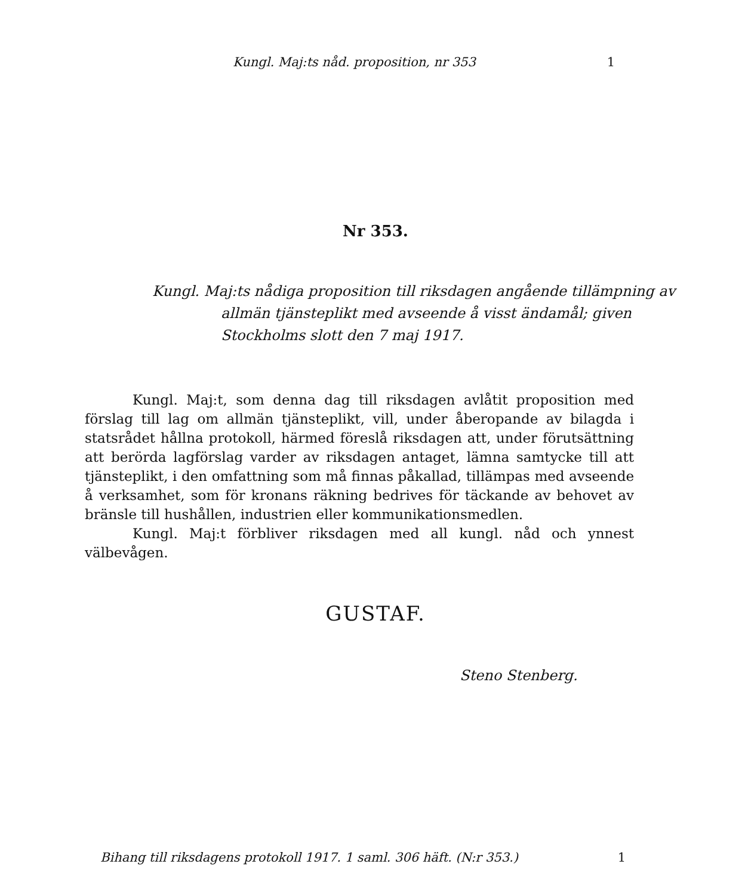Kungl. Maj:ts nåd. proposition, nr 353 1
Nr 353.
Kungl. Maj:ts nådiga proposition till riksdagen angående tillämpning av allmän tjänsteplikt med avseende å visst ändamål; given Stockholms slott den 7 maj 1917.
Kungl. Maj:t, som denna dag till riksdagen avlåtit proposition med förslag till lag om allmän tjänsteplikt, vill, under åberopande av bilagda i statsrådet hållna protokoll, härmed föreslå riksdagen att, under förutsättning att berörda lagförslag varder av riksdagen antaget, lämna samtycke till att tjänsteplikt, i den omfattning som må finnas påkallad, tillämpas med avseende å verksamhet, som för kronans räkning bedrives för täckande av behovet av bränsle till hushållen, industrien eller kommunikationsmedlen.
Kungl. Maj:t förbliver riksdagen med all kungl. nåd och ynnest välbevågen.
GUSTAF.
Steno Stenberg.
Bihang till riksdagens protokoll 1917. 1 saml. 306 häft. (N:r 353.) 1